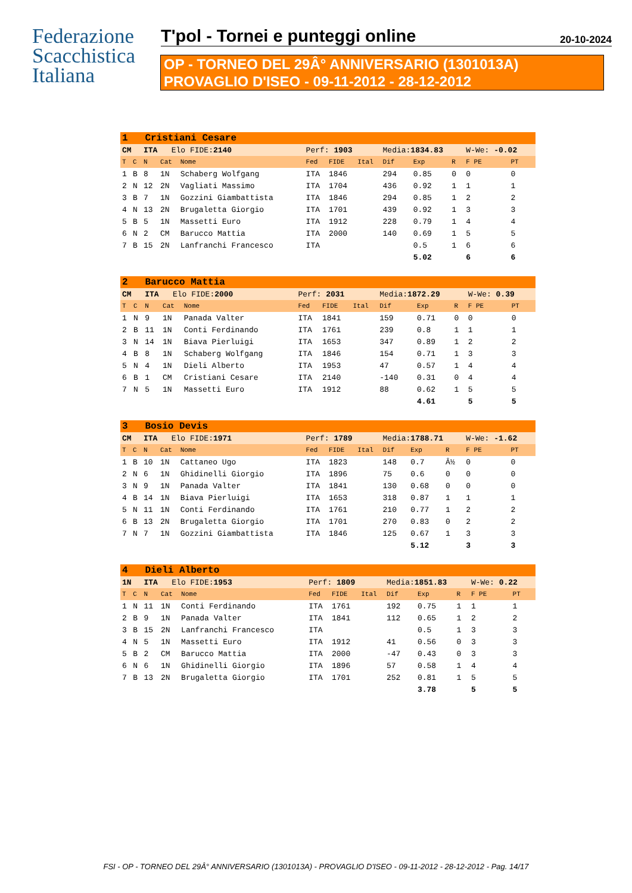Federazione
Scacchistica
Italiana
T'pol - Tornei e punteggi online
20-10-2024
OP - TORNEO DEL 29Â° ANNIVERSARIO (1301013A)
PROVAGLIO D'ISEO - 09-11-2012 - 28-12-2012
| 1 Cristiani Cesare | | | | | | | | | | | | |
| CM | | ITA Elo FIDE: 2140 | | | Perf: 1903 | | | Media: 1834.83 | | | W-We: -0.02 | |
| T | C | N | Cat | Nome | Fed | FIDE | Ital | Dif | Exp | R | F PE | PT |
| 1 | B | 8 | 1N | Schaberg Wolfgang | ITA | 1846 | | 294 | 0.85 | 0 | 0 | 0 |
| 2 | N | 12 | 2N | Vagliati Massimo | ITA | 1704 | | 436 | 0.92 | 1 | 1 | 1 |
| 3 | B | 7 | 1N | Gozzini Giambattista | ITA | 1846 | | 294 | 0.85 | 1 | 2 | 2 |
| 4 | N | 13 | 2N | Brugaletta Giorgio | ITA | 1701 | | 439 | 0.92 | 1 | 3 | 3 |
| 5 | B | 5 | 1N | Massetti Euro | ITA | 1912 | | 228 | 0.79 | 1 | 4 | 4 |
| 6 | N | 2 | CM | Barucco Mattia | ITA | 2000 | | 140 | 0.69 | 1 | 5 | 5 |
| 7 | B | 15 | 2N | Lanfranchi Francesco | ITA | | | | 0.5 | 1 | 6 | 6 |
| | | | | | | | | | 5.02 | | 6 | 6 |
| 2 Barucco Mattia | | | | | | | | | | | | |
| CM | | ITA Elo FIDE: 2000 | | | Perf: 2031 | | | Media: 1872.29 | | | W-We: 0.39 | |
| T | C | N | Cat | Nome | Fed | FIDE | Ital | Dif | Exp | R | F PE | PT |
| 1 | N | 9 | 1N | Panada Valter | ITA | 1841 | | 159 | 0.71 | 0 | 0 | 0 |
| 2 | B | 11 | 1N | Conti Ferdinando | ITA | 1761 | | 239 | 0.8 | 1 | 1 | 1 |
| 3 | N | 14 | 1N | Biava Pierluigi | ITA | 1653 | | 347 | 0.89 | 1 | 2 | 2 |
| 4 | B | 8 | 1N | Schaberg Wolfgang | ITA | 1846 | | 154 | 0.71 | 1 | 3 | 3 |
| 5 | N | 4 | 1N | Dieli Alberto | ITA | 1953 | | 47 | 0.57 | 1 | 4 | 4 |
| 6 | B | 1 | CM | Cristiani Cesare | ITA | 2140 | | -140 | 0.31 | 0 | 4 | 4 |
| 7 | N | 5 | 1N | Massetti Euro | ITA | 1912 | | 88 | 0.62 | 1 | 5 | 5 |
| | | | | | | | | | 4.61 | | 5 | 5 |
| 3 Bosio Devis | | | | | | | | | | | | |
| CM | | ITA Elo FIDE: 1971 | | | Perf: 1789 | | | Media: 1788.71 | | | W-We: -1.62 | |
| T | C | N | Cat | Nome | Fed | FIDE | Ital | Dif | Exp | R | F PE | PT |
| 1 | B | 10 | 1N | Cattaneo Ugo | ITA | 1823 | | 148 | 0.7 | Â½ | 0 | 0 |
| 2 | N | 6 | 1N | Ghidinelli Giorgio | ITA | 1896 | | 75 | 0.6 | 0 | 0 | 0 |
| 3 | N | 9 | 1N | Panada Valter | ITA | 1841 | | 130 | 0.68 | 0 | 0 | 0 |
| 4 | B | 14 | 1N | Biava Pierluigi | ITA | 1653 | | 318 | 0.87 | 1 | 1 | 1 |
| 5 | N | 11 | 1N | Conti Ferdinando | ITA | 1761 | | 210 | 0.77 | 1 | 2 | 2 |
| 6 | B | 13 | 2N | Brugaletta Giorgio | ITA | 1701 | | 270 | 0.83 | 0 | 2 | 2 |
| 7 | N | 7 | 1N | Gozzini Giambattista | ITA | 1846 | | 125 | 0.67 | 1 | 3 | 3 |
| | | | | | | | | | 5.12 | | 3 | 3 |
| 4 Dieli Alberto | | | | | | | | | | | | |
| 1N | | ITA Elo FIDE: 1953 | | | Perf: 1809 | | | Media: 1851.83 | | | W-We: 0.22 | |
| T | C | N | Cat | Nome | Fed | FIDE | Ital | Dif | Exp | R | F PE | PT |
| 1 | N | 11 | 1N | Conti Ferdinando | ITA | 1761 | | 192 | 0.75 | 1 | 1 | 1 |
| 2 | B | 9 | 1N | Panada Valter | ITA | 1841 | | 112 | 0.65 | 1 | 2 | 2 |
| 3 | B | 15 | 2N | Lanfranchi Francesco | ITA | | | | 0.5 | 1 | 3 | 3 |
| 4 | N | 5 | 1N | Massetti Euro | ITA | 1912 | | 41 | 0.56 | 0 | 3 | 3 |
| 5 | B | 2 | CM | Barucco Mattia | ITA | 2000 | | -47 | 0.43 | 0 | 3 | 3 |
| 6 | N | 6 | 1N | Ghidinelli Giorgio | ITA | 1896 | | 57 | 0.58 | 1 | 4 | 4 |
| 7 | B | 13 | 2N | Brugaletta Giorgio | ITA | 1701 | | 252 | 0.81 | 1 | 5 | 5 |
| | | | | | | | | | 3.78 | | 5 | 5 |
FSI - OP - TORNEO DEL 29Â° ANNIVERSARIO (1301013A) - PROVAGLIO D'ISEO - 09-11-2012 - 28-12-2012 - Pag. 14/17